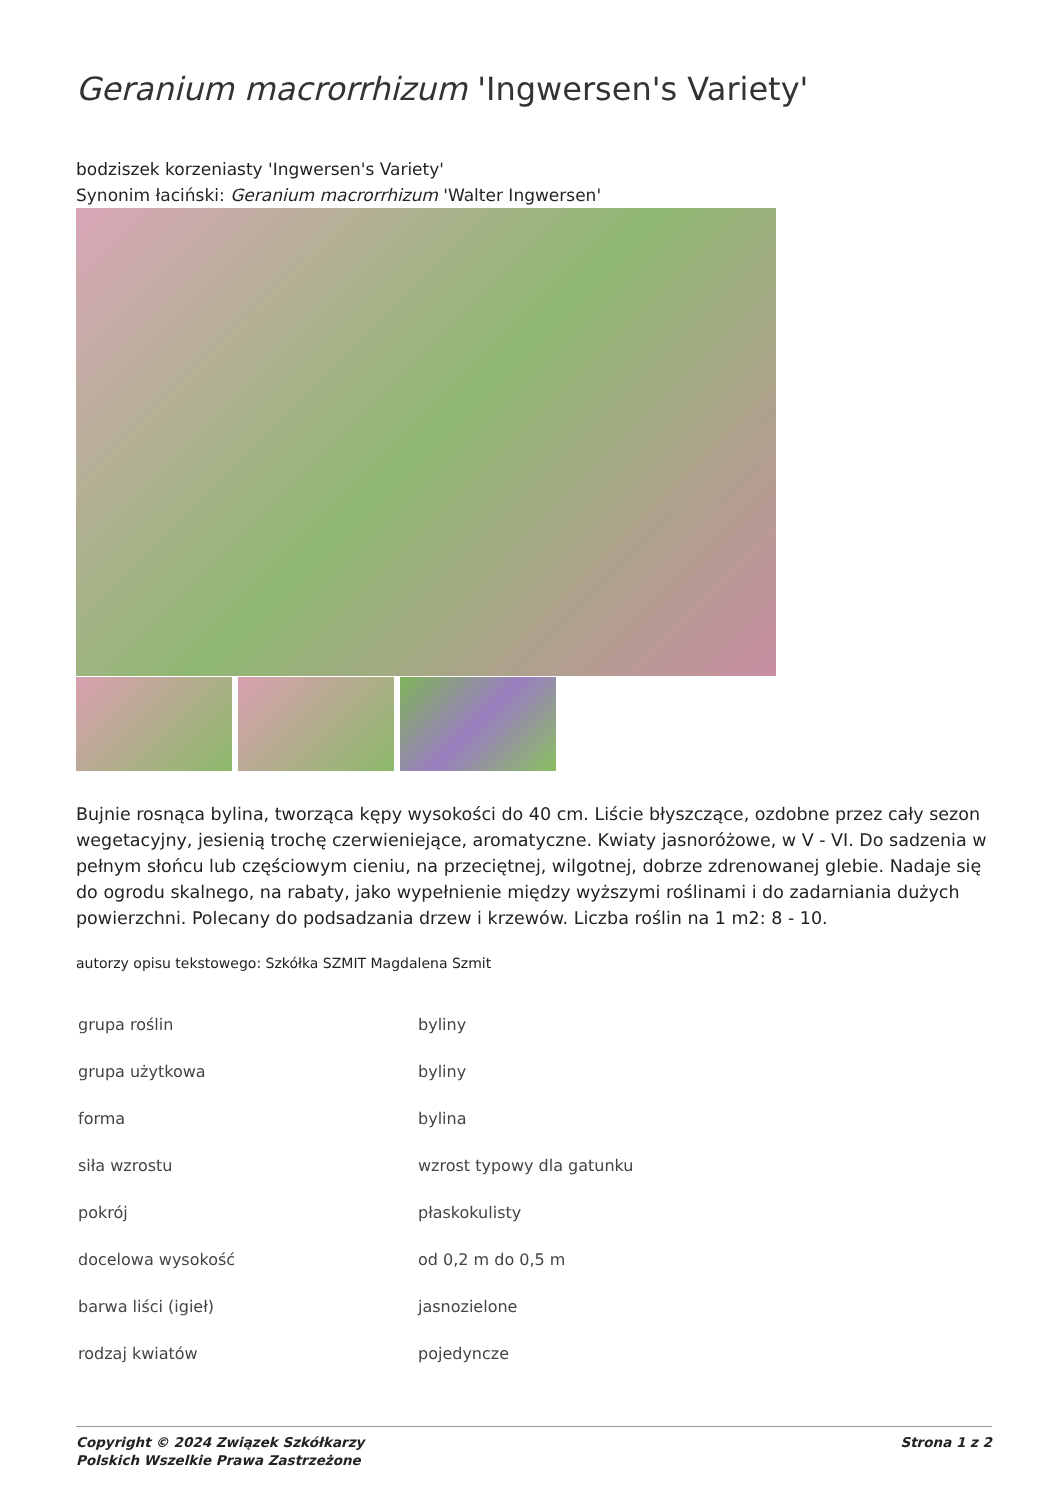Geranium macrorrhizum 'Ingwersen's Variety'
bodziszek korzeniasty 'Ingwersen's Variety'
Synonim łaciński: Geranium macrorrhizum 'Walter Ingwersen'
Bujnie rosnąca bylina, tworząca kępy wysokości do 40 cm. Liście błyszczące, ozdobne przez cały sezon wegetacyjny, jesienią trochę czerwieniejące, aromatyczne. Kwiaty jasnoróżowe, w V - VI. Do sadzenia w pełnym słońcu lub częściowym cieniu, na przeciętnej, wilgotnej, dobrze zdrenowanej glebie. Nadaje się do ogrodu skalnego, na rabaty, jako wypełnienie między wyższymi roślinami i do zadarniania dużych powierzchni. Polecany do podsadzania drzew i krzewów. Liczba roślin na 1 m2: 8 - 10.
autorzy opisu tekstowego: Szkółka SZMIT Magdalena Szmit
| grupa roślin | byliny |
| grupa użytkowa | byliny |
| forma | bylina |
| siła wzrostu | wzrost typowy dla gatunku |
| pokrój | płaskokulisty |
| docelowa wysokość | od 0,2 m do 0,5 m |
| barwa liści (igieł) | jasnozielone |
| rodzaj kwiatów | pojedyncze |
Copyright © 2024 Związek Szkółkarzy
Polskich Wszelkie Prawa Zastrzeżone
Strona 1 z 2